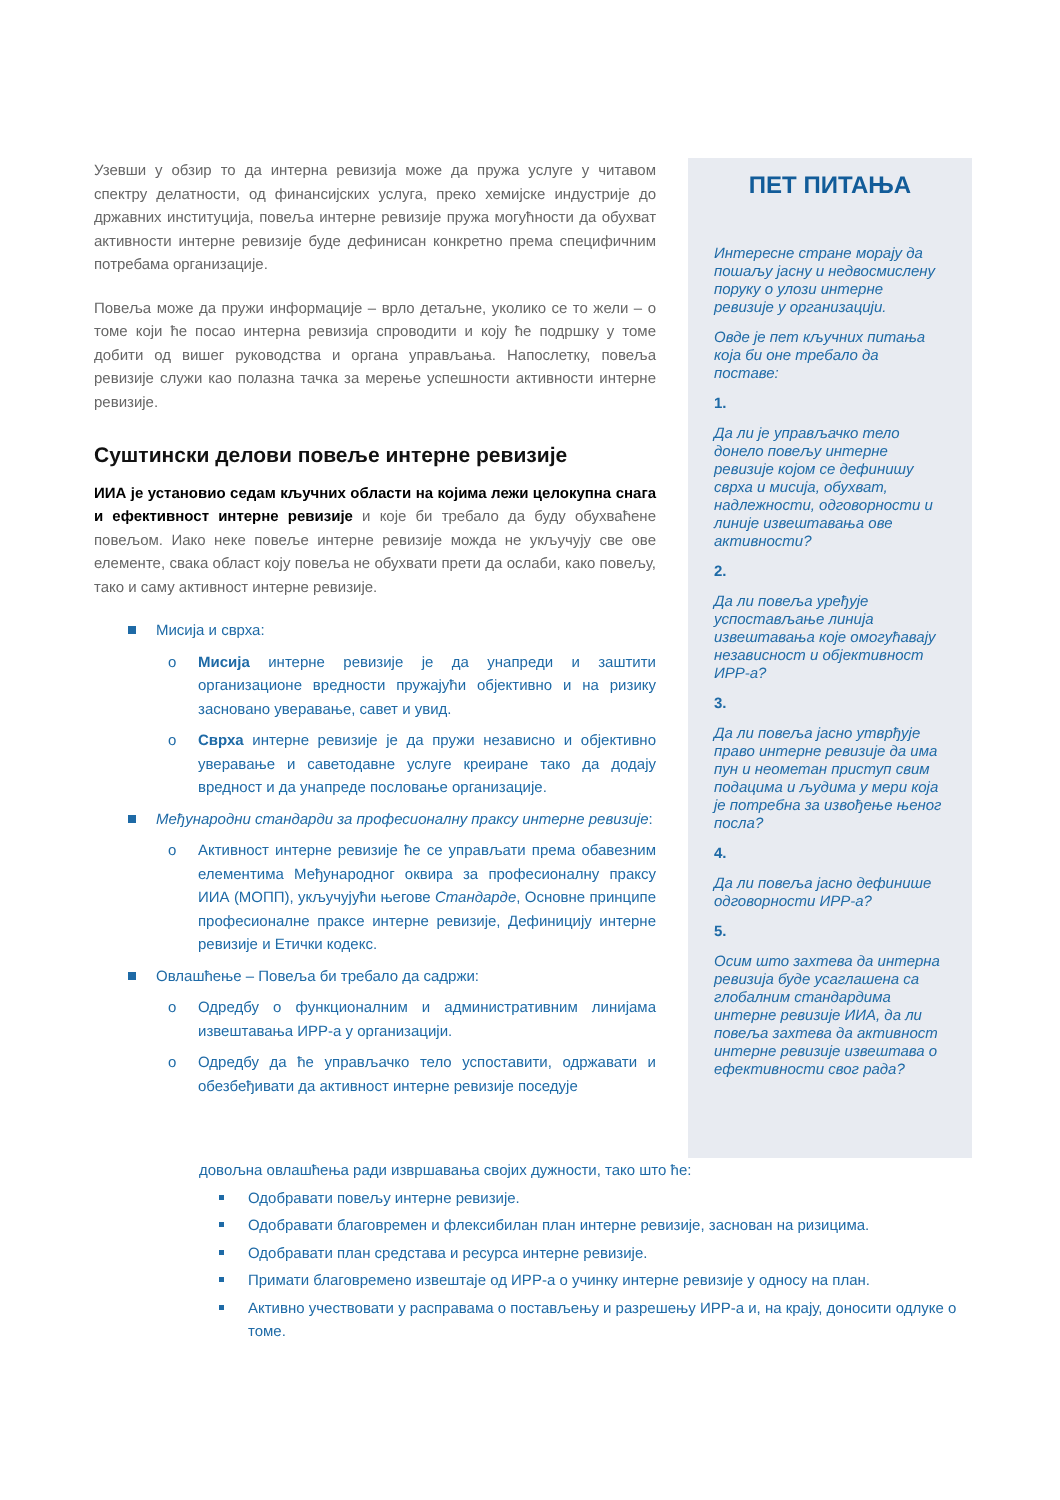Узевши у обзир то да интерна ревизија може да пружа услуге у читавом спектру делатности, од финансијских услуга, преко хемијске индустрије до државних институција, повеља интерне ревизије пружа могућности да обухват активности интерне ревизије буде дефинисан конкретно према специфичним потребама организације.
Повеља може да пружи информације – врло детаљне, уколико се то жели – о томе који ће посао интерна ревизија спроводити и коју ће подршку у томе добити од вишег руководства и органа управљања. Напослетку, повеља ревизије служи као полазна тачка за мерење успешности активности интерне ревизије.
Суштински делови повеље интерне ревизије
ИИА је установио седам кључних области на којима лежи целокупна снага и ефективност интерне ревизије и које би требало да буду обухваћене повељом. Иако неке повеље интерне ревизије можда не укључују све ове елементе, свака област коју повеља не обухвати прети да ослаби, како повељу, тако и саму активност интерне ревизије.
Мисија и сврха:
o Мисија интерне ревизије је да унапреди и заштити организационе вредности пружајући објективно и на ризику засновано уверавање, савет и увид.
o Сврха интерне ревизије је да пружи независно и објективно уверавање и саветодавне услуге креиране тако да додају вредност и да унапреде пословање организације.
Међународни стандарди за професионалну праксу интерне ревизије:
o Активност интерне ревизије ће се управљати према обавезним елементима Међународног оквира за професионалну праксу ИИА (МОПП), укључујући његове Стандарде, Основне принципе професионалне праксе интерне ревизије, Дефиницију интерне ревизије и Етички кодекс.
Овлашћење – Повеља би требало да садржи:
o Одредбу о функционалним и административним линијама извештавања ИРР-а у организацији.
o Одредбу да ће управљачко тело успоставити, одржавати и обезбеђивати да активност интерне ревизије поседује
ПЕТ ПИТАЊА
Интересне стране морају да пошаљу јасну и недвосмислену поруку о улози интерне ревизије у организацији.
Овде је пет кључних питања која би оне требало да поставе:
1.
Да ли је управљачко тело донело повељу интерне ревизије којом се дефинишу сврха и мисија, обухват, надлежности, одговорности и линије извештавања ове активности?
2.
Да ли повеља уређује успостављање линија извештавања које омогућавају независност и објективност ИРР-а?
3.
Да ли повеља јасно утврђује право интерне ревизије да има пун и неометан приступ свим подацима и људима у мери која је потребна за извођење њеног посла?
4.
Да ли повеља јасно дефинише одговорности ИРР-а?
5.
Осим што захтева да интерна ревизија буде усаглашена са глобалним стандардима интерне ревизије ИИА, да ли повеља захтева да активност интерне ревизије извештава о ефективности свог рада?
довољна овлашћења ради извршавања својих дужности, тако што ће:
Одобравати повељу интерне ревизије.
Одобравати благовремен и флексибилан план интерне ревизије, заснован на ризицима.
Одобравати план средстава и ресурса интерне ревизије.
Примати благовремено извештаје од ИРР-а о учинку интерне ревизије у односу на план.
Активно учествовати у расправама о постављењу и разрешењу ИРР-а и, на крају, доносити одлуке о томе.